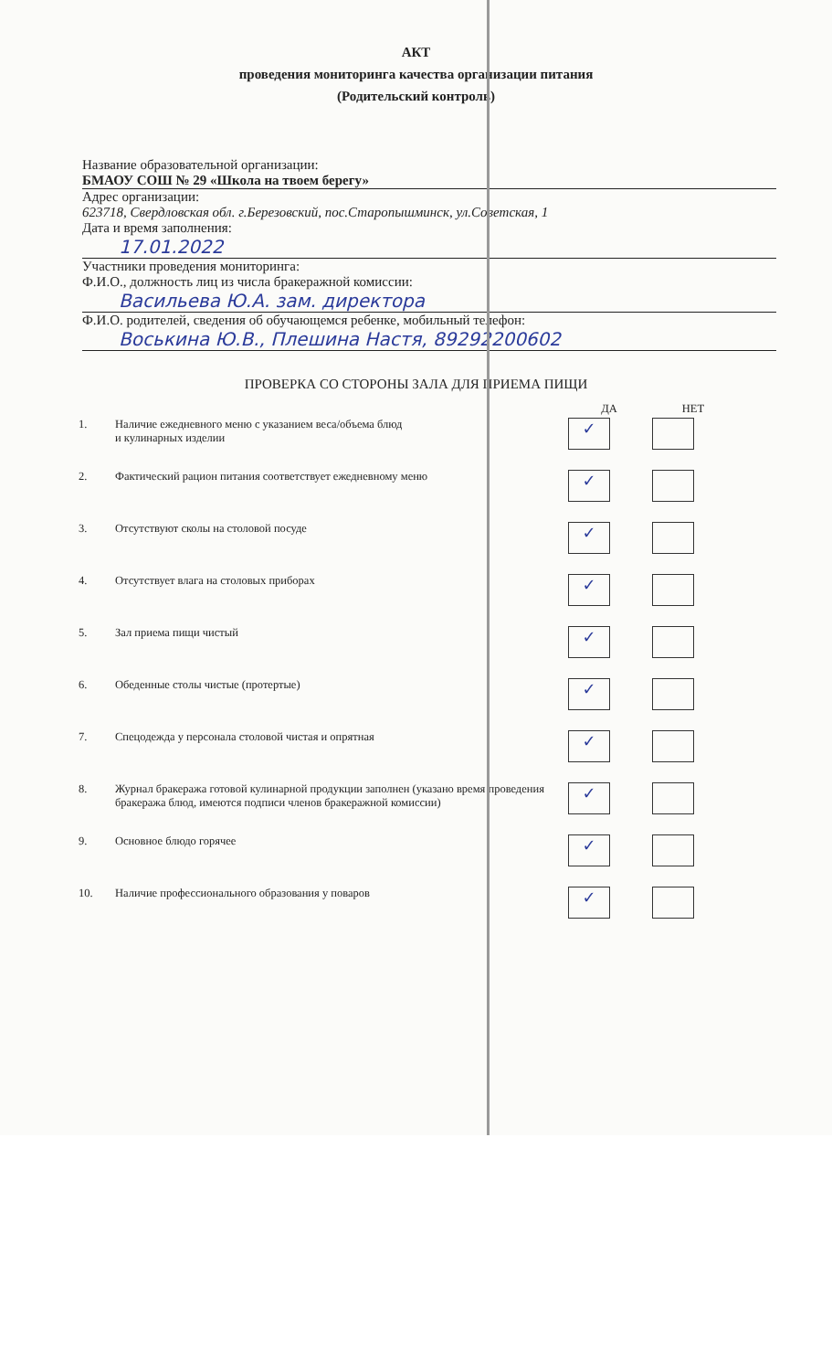АКТ
проведения мониторинга качества организации питания
(Родительский контроль)
Название образовательной организации:
БМАОУ СОШ № 29 «Школа на твоем берегу»
Адрес организации:
623718, Свердловская обл. г.Березовский, пос.Старопышминск, ул.Советская, 1
Дата и время заполнения:
17.01.2022
Участники проведения мониторинга:
Ф.И.О., должность лиц из числа бракеражной комиссии:
Васильева Ю.А. зам. директора
Ф.И.О. родителей, сведения об обучающемся ребенке, мобильный телефон:
Воськина Ю.В., Плешина Настя, 89292200602
ПРОВЕРКА СО СТОРОНЫ ЗАЛА ДЛЯ ПРИЕМА ПИЩИ
| | | ДА | НЕТ |
| --- | --- | --- | --- |
| 1. | Наличие ежедневного меню с указанием веса/объема блюд и кулинарных изделии | ✓ | |
| 2. | Фактический рацион питания соответствует ежедневному меню | ✓ | |
| 3. | Отсутствуют сколы на столовой посуде | ✓ | |
| 4. | Отсутствует влага на столовых приборах | ✓ | |
| 5. | Зал приема пищи чистый | ✓ | |
| 6. | Обеденные столы чистые (протертые) | ✓ | |
| 7. | Спецодежда у персонала столовой чистая и опрятная | ✓ | |
| 8. | Журнал бракеража готовой кулинарной продукции заполнен (указано время проведения бракеража блюд, имеются подписи членов бракеражной комиссии) | ✓ | |
| 9. | Основное блюдо горячее | ✓ | |
| 10. | Наличие профессионального образования у поваров | ✓ | |